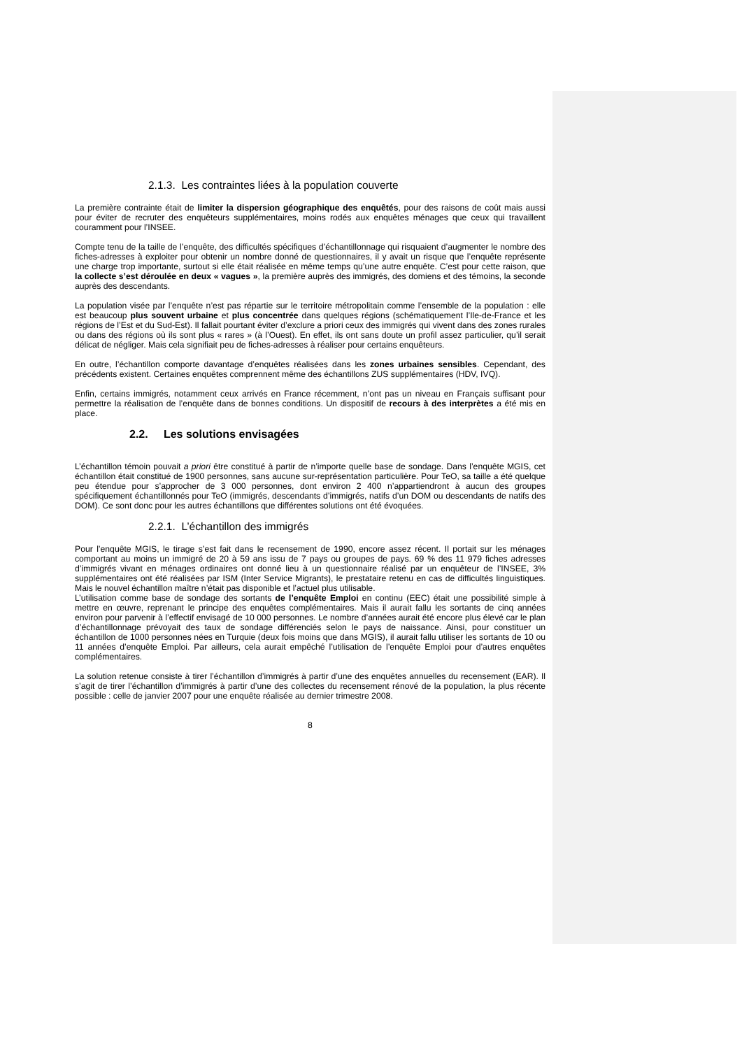2.1.3. Les contraintes liées à la population couverte
La première contrainte était de limiter la dispersion géographique des enquêtés, pour des raisons de coût mais aussi pour éviter de recruter des enquêteurs supplémentaires, moins rodés aux enquêtes ménages que ceux qui travaillent couramment pour l’INSEE.
Compte tenu de la taille de l’enquête, des difficultés spécifiques d’échantillonnage qui risquaient d’augmenter le nombre des fiches-adresses à exploiter pour obtenir un nombre donné de questionnaires, il y avait un risque que l’enquête représente une charge trop importante, surtout si elle était réalisée en même temps qu’une autre enquête. C’est pour cette raison, que la collecte s’est déroulée en deux « vagues », la première auprès des immigrés, des domiens et des témoins, la seconde auprès des descendants.
La population visée par l’enquête n’est pas répartie sur le territoire métropolitain comme l’ensemble de la population : elle est beaucoup plus souvent urbaine et plus concentrée dans quelques régions (schématiquement l’Ile-de-France et les régions de l’Est et du Sud-Est). Il fallait pourtant éviter d’exclure a priori ceux des immigrés qui vivent dans des zones rurales ou dans des régions où ils sont plus « rares » (à l’Ouest). En effet, ils ont sans doute un profil assez particulier, qu’il serait délicat de négliger. Mais cela signifiait peu de fiches-adresses à réaliser pour certains enquêteurs.
En outre, l’échantillon comporte davantage d’enquêtes réalisées dans les zones urbaines sensibles. Cependant, des précédents existent. Certaines enquêtes comprennent même des échantillons ZUS supplémentaires (HDV, IVQ).
Enfin, certains immigrés, notamment ceux arrivés en France récemment, n’ont pas un niveau en Français suffisant pour permettre la réalisation de l’enquête dans de bonnes conditions. Un dispositif de recours à des interprètes a été mis en place.
2.2. Les solutions envisagées
L’échantillon témoin pouvait a priori être constitué à partir de n’importe quelle base de sondage. Dans l’enquête MGIS, cet échantillon était constitué de 1900 personnes, sans aucune sur-représentation particulière. Pour TeO, sa taille a été quelque peu étendue pour s’approcher de 3 000 personnes, dont environ 2 400 n’appartiendront à aucun des groupes spécifiquement échantillonnés pour TeO (immigrés, descendants d’immigrés, natifs d’un DOM ou descendants de natifs des DOM). Ce sont donc pour les autres échantillons que différentes solutions ont été évoquées.
2.2.1. L’échantillon des immigrés
Pour l’enquête MGIS, le tirage s’est fait dans le recensement de 1990, encore assez récent. Il portait sur les ménages comportant au moins un immigré de 20 à 59 ans issu de 7 pays ou groupes de pays. 69 % des 11 979 fiches adresses d’immigrés vivant en ménages ordinaires ont donné lieu à un questionnaire réalisé par un enquêteur de l’INSEE, 3% supplémentaires ont été réalisées par ISM (Inter Service Migrants), le prestataire retenu en cas de difficultés linguistiques. Mais le nouvel échantillon maître n’était pas disponible et l’actuel plus utilisable.
L’utilisation comme base de sondage des sortants de l’enquête Emploi en continu (EEC) était une possibilité simple à mettre en œuvre, reprenant le principe des enquêtes complémentaires. Mais il aurait fallu les sortants de cinq années environ pour parvenir à l’effectif envisagé de 10 000 personnes. Le nombre d’années aurait été encore plus élevé car le plan d’échantillonnage prévoyait des taux de sondage différenciés selon le pays de naissance. Ainsi, pour constituer un échantillon de 1000 personnes nées en Turquie (deux fois moins que dans MGIS), il aurait fallu utiliser les sortants de 10 ou 11 années d’enquête Emploi. Par ailleurs, cela aurait empêché l’utilisation de l’enquête Emploi pour d’autres enquêtes complémentaires.
La solution retenue consiste à tirer l’échantillon d’immigrés à partir d’une des enquêtes annuelles du recensement (EAR). Il s’agit de tirer l’échantillon d’immigrés à partir d’une des collectes du recensement rénové de la population, la plus récente possible : celle de janvier 2007 pour une enquête réalisée au dernier trimestre 2008.
8